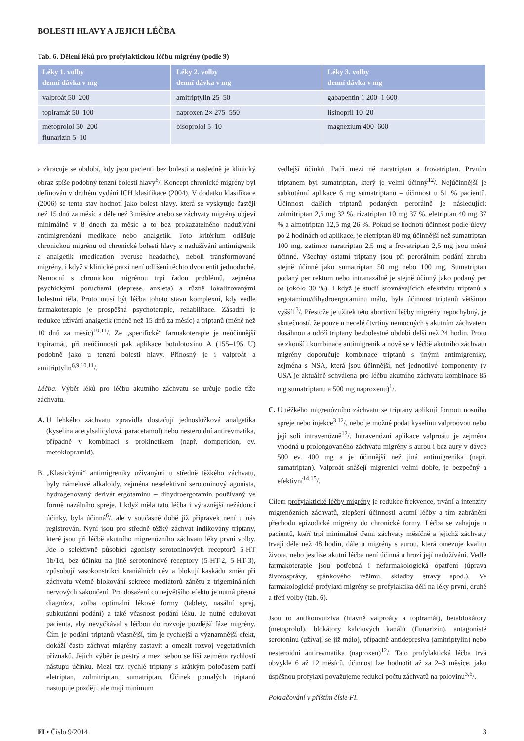BOLESTI HLAVY A JEJICH LÉČBA
Tab. 6. Dělení léků pro profylaktickou léčbu migrény (podle 9)
| Léky 1. volby denní dávka v mg | Léky 2. volby denní dávka v mg | Léky 3. volby denní dávka v mg |
| --- | --- | --- |
| valproát 50–200 | amitriptylin 25–50 | gabapentin 1 200–1 600 |
| topiramát 50–100 | naproxen 2× 275–550 | lisinopril 10–20 |
| metoprolol 50–200 flunarizin 5–10 | bisoprolol 5–10 | magnezium 400–600 |
a zkracuje se období, kdy jsou pacienti bez bolesti a následně je klinický obraz spíše podobný tenzní bolesti hlavy<sup>6</sup>/. Koncept chronické migrény byl definován v druhém vydání ICH klasifikace (2004). V dodatku klasifikace (2006) se tento stav hodnotí jako bolest hlavy, která se vyskytuje častěji než 15 dnů za měsíc a déle než 3 měsíce anebo se záchvaty migrény objeví minimálně v 8 dnech za měsíc a to bez prokazatelného nadužívání antimigrenózní medikace nebo analgetik. Toto kritérium odlišuje chronickou migrénu od chronické bolesti hlavy z nadužívání antimigrenik a analgetik (medication overuse headache), neboli transformované migrény, i když v klinické praxi není odlišení těchto dvou entit jednoduché. Nemocní s chronickou migrénou trpí řadou problémů, zejména psychickými poruchami (deprese, anxieta) a různě lokalizovanými bolestmi těla. Proto musí být léčba tohoto stavu komplexní, kdy vedle farmakoterapie je prospěšná psychoterapie, rehabilitace. Zásadní je redukce užívání analgetik (méně než 15 dnů za měsíc) a triptanů (méně než 10 dnů za měsíc)<sup>10,11</sup>/. Ze „specifické“ farmakoterapie je neúčinnější topiramát, při neúčinnosti pak aplikace botulotoxinu A (155–195 U) podobně jako u tenzní bolesti hlavy. Přínosný je i valproát a amitriptylin<sup>6,9,10,11</sup>/.
Léčba. Výběr léků pro léčbu akutního záchvatu se určuje podle tíže záchvatu.
A. U lehkého záchvatu zpravidla dostačují jednosložková analgetika (kyselina acetylsalicylová, paracetamol) nebo nesteroidní antirevmatika, případně v kombinaci s prokinetikem (např. domperidon, ev. metoklopramid).
B. „Klasickými“ antimigreniky užívanými u středně těžkého záchvatu, byly námelové alkaloidy, zejména neselektivní serotoninový agonista, hydrogenovaný derivát ergotaminu – dihydroergotamin používaný ve formě nazálního spreje. I když měla tato léčba i výraznější nežádoucí účinky, byla účinná<sup>6</sup>/, ale v současné době již přípravek není u nás registrován. Nyní jsou pro středně těžký záchvat indikovány triptany, které jsou při léčbě akutního migrenózního záchvatu léky první volby. Jde o selektivně působící agonisty serotoninových receptorů 5-HT 1b/1d, bez účinku na jiné serotoninové receptory (5-HT-2, 5-HT-3), způsobují vasokonstrikci kraniálních cév a blokují kaskádu změn při záchvatu včetně blokování sekrece mediátorů zánětu z trigeminálních nervových zakončení. Pro dosažení co největšího efektu je nutná přesná diagnóza, volba optimální lékové formy (tablety, nasální sprej, subkutánní podání) a také včasnost podání léku. Je nutné edukovat pacienta, aby nevyčkával s léčbou do rozvoje pozdější fáze migrény. Čím je podání triptanů včasnější, tím je rychlejší a významnější efekt, dokáží často záchvat migrény zastavit a omezit rozvoj vegetativních příznaků. Jejich výběr je pestrý a mezi sebou se liší zejména rychlostí nástupu účinku. Mezi tzv. rychlé triptany s krátkým poločasem patří eletriptan, zolmitriptan, sumatriptan. Účinek pomalých triptanů nastupuje později, ale mají minimum
vedlejší účinků. Patři mezi ně naratriptan a frovatriptan. Prvním triptanem byl sumatriptan, který je velmi účinný<sup>12</sup>/. Nejúčinnější je subkutánní aplikace 6 mg sumatriptanu – účinnost u 51 % pacientů. Účinnost dalších triptanů podaných perorálně je následující: zolmitriptan 2,5 mg 32 %, rizatriptan 10 mg 37 %, eletriptan 40 mg 37 % a almotriptan 12,5 mg 26 %. Pokud se hodnotí účinnost podle úlevy po 2 hodinách od aplikace, je eletriptan 80 mg účinnější než sumatriptan 100 mg, zatímco naratriptan 2,5 mg a frovatriptan 2,5 mg jsou méně účinné. Všechny ostatní triptany jsou při perorálním podání zhruba stejně účinné jako sumatriptan 50 mg nebo 100 mg. Sumatriptan podaný per rektum nebo intranazálně je stejně účinný jako podaný per os (okolo 30 %). I když je studií srovnávajících efektivitu triptanů a ergotaminu/dihydroergotaminu málo, byla účinnost triptanů většinou vyšší1<sup>3</sup>/. Přestože je užitek této abortivní léčby migrény nepochybný, je skutečností, že pouze u necelé čtvrtiny nemocných s akutním záchvatem dosáhnou a udrží triptany bezbolestné období delší než 24 hodin. Proto se zkouší i kombinace antimigrenik a nově se v léčbě akutního záchvatu migrény doporučuje kombinace triptanů s jinými antimigreniky, zejména s NSA, která jsou účinnější, než jednotlivé komponenty (v USA je aktuálně schválena pro léčbu akutního záchvatu kombinace 85 mg sumatriptanu a 500 mg naproxenu)<sup>1</sup>/.
C. U těžkého migrenózního záchvatu se triptany aplikují formou nosního spreje nebo injekce<sup>3,12</sup>/, nebo je možné podat kyselinu valproovou nebo její soli intravenózně<sup>12</sup>/. Intravenózní aplikace valproátu je zejména vhodná u prolongovaného záchvatu migrény s aurou i bez aury v dávce 500 ev. 400 mg a je účinnější než jiná antimigrenika (např. sumatriptan). Valproát snášejí migrenici velmi dobře, je bezpečný a efektivní<sup>14,15</sup>/.
Cílem profylaktické léčby migrény je redukce frekvence, trvání a intenzity migrenózních záchvatů, zlepšení účinnosti akutní léčby a tím zabránění přechodu epizodické migrény do chronické formy. Léčba se zahajuje u pacientů, kteří trpí minimálně třemi záchvaty měsíčně a jejichž záchvaty trvají déle než 48 hodin, dále u migrény s aurou, která omezuje kvalitu života, nebo jestliže akutní léčba není účinná a hrozí její nadužívání. Vedle farmakoterapie jsou potřebná i nefarmakologická opatření (úprava životosprávy, spánkového režimu, skladby stravy apod.). Ve farmakologické profylaxi migrény se profylaktika dělí na léky první, druhé a třetí volby (tab. 6).
Jsou to antikonvulziva (hlavně valproáty a topiramát), betablokátory (metoprolol), blokátory kalciových kanálů (flunarizin), antagonisté serotoninu (užívají se již málo), případně antidepresiva (amitriptylin) nebo nesteroidní antirevmatika (naproxen)<sup>12</sup>/. Tato profylaktická léčba trvá obvykle 6 až 12 měsíců, účinnost lze hodnotit až za 2–3 měsíce, jako úspěšnou profylaxi považujeme redukci počtu záchvatů na polovinu<sup>3,6</sup>/.
Pokračování v příštím čísle FI.
FI • Číslo 9/2014 3